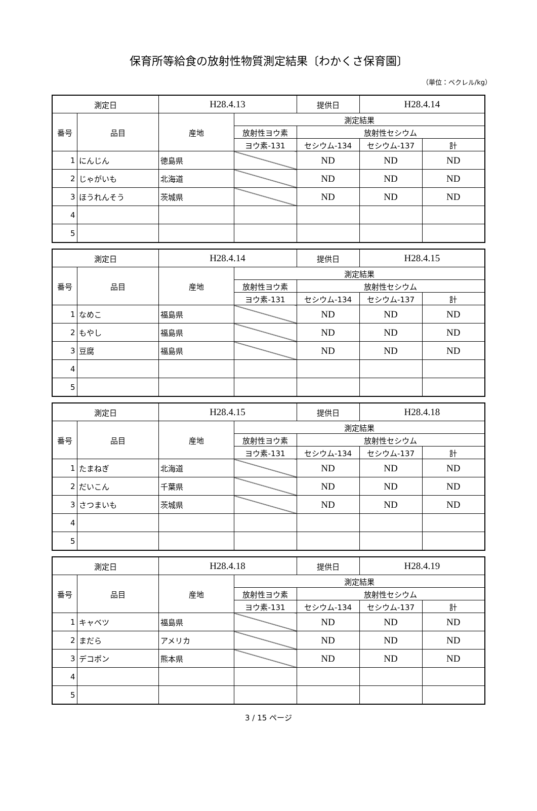保育所等給食の放射性物質測定結果〔わかくさ保育園〕
（単位：ベクレル/kg）
| 測定日 | | H28.4.13 | | 提供日 | H28.4.14 | |
| 番号 | 品目 | 産地 | 測定結果 | | | |
| | | | 放射性ヨウ素 | 放射性セシウム | | |
| | | | ヨウ素-131 | セシウム-134 | セシウム-137 | 計 |
| 1 | にんじん | 徳島県 | | ND | ND | ND |
| 2 | じゃがいも | 北海道 | | ND | ND | ND |
| 3 | ほうれんそう | 茨城県 | | ND | ND | ND |
| 4 | | | | | | |
| 5 | | | | | | |
| 測定日 | | H28.4.14 | | 提供日 | H28.4.15 | |
| 番号 | 品目 | 産地 | 測定結果 | | | |
| | | | 放射性ヨウ素 | 放射性セシウム | | |
| | | | ヨウ素-131 | セシウム-134 | セシウム-137 | 計 |
| 1 | なめこ | 福島県 | | ND | ND | ND |
| 2 | もやし | 福島県 | | ND | ND | ND |
| 3 | 豆腐 | 福島県 | | ND | ND | ND |
| 4 | | | | | | |
| 5 | | | | | | |
| 測定日 | | H28.4.15 | | 提供日 | H28.4.18 | |
| 番号 | 品目 | 産地 | 測定結果 | | | |
| | | | 放射性ヨウ素 | 放射性セシウム | | |
| | | | ヨウ素-131 | セシウム-134 | セシウム-137 | 計 |
| 1 | たまねぎ | 北海道 | | ND | ND | ND |
| 2 | だいこん | 千葉県 | | ND | ND | ND |
| 3 | さつまいも | 茨城県 | | ND | ND | ND |
| 4 | | | | | | |
| 5 | | | | | | |
| 測定日 | | H28.4.18 | | 提供日 | H28.4.19 | |
| 番号 | 品目 | 産地 | 測定結果 | | | |
| | | | 放射性ヨウ素 | 放射性セシウム | | |
| | | | ヨウ素-131 | セシウム-134 | セシウム-137 | 計 |
| 1 | キャベツ | 福島県 | | ND | ND | ND |
| 2 | まだら | アメリカ | | ND | ND | ND |
| 3 | デコポン | 熊本県 | | ND | ND | ND |
| 4 | | | | | | |
| 5 | | | | | | |
3 / 15 ページ